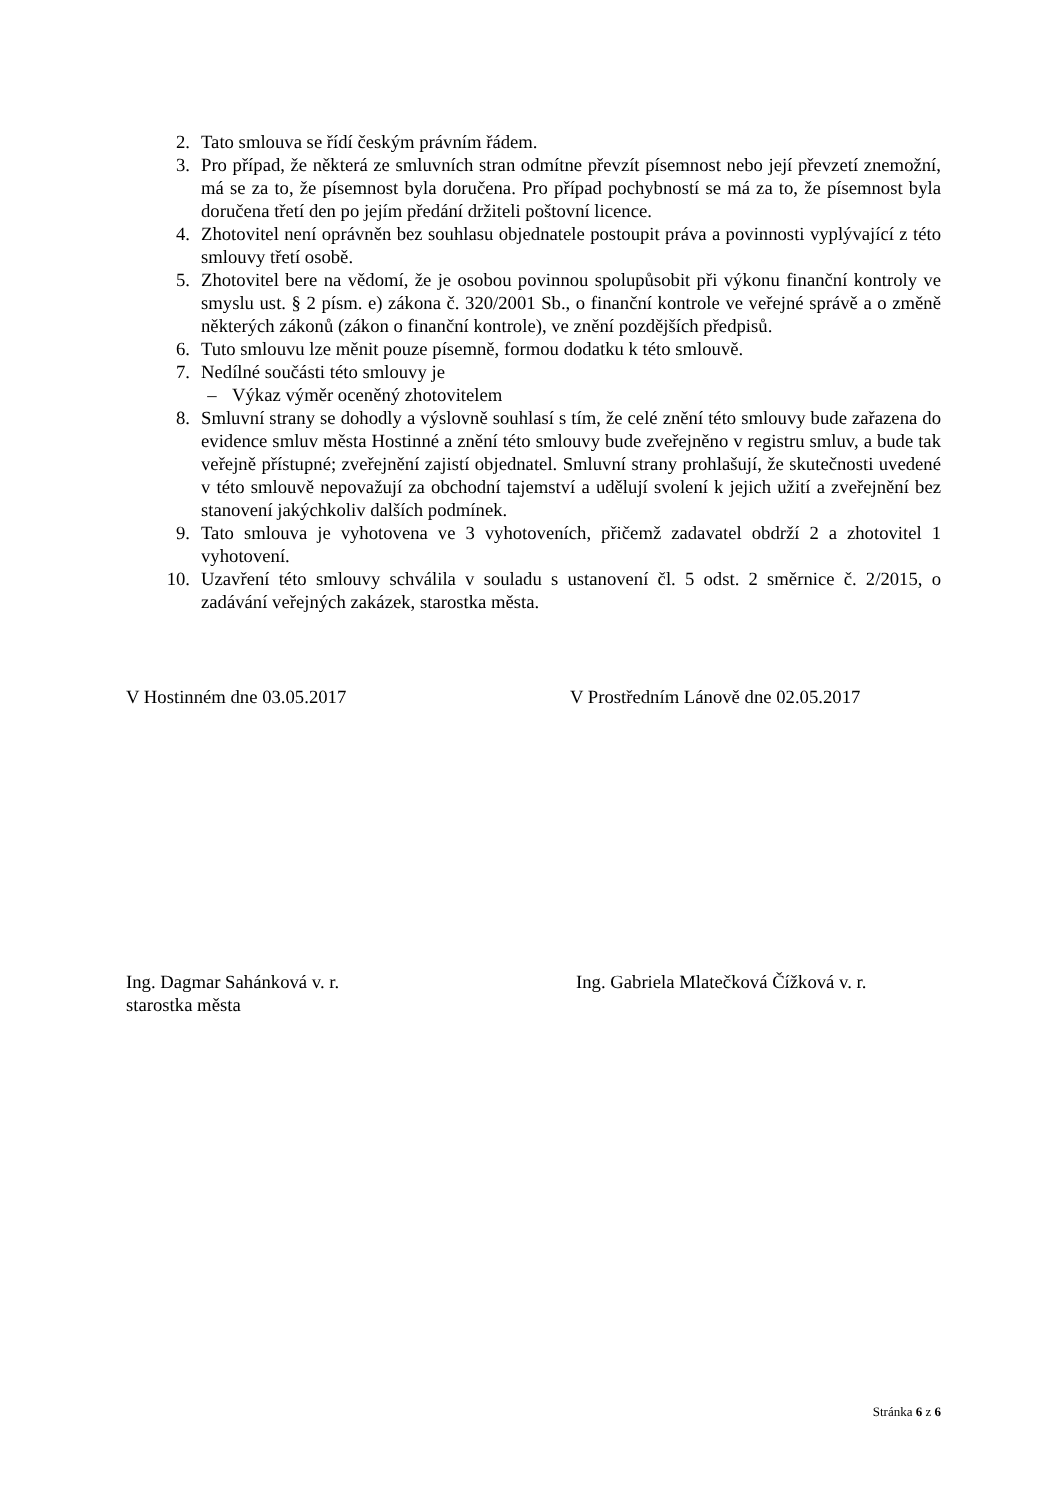2. Tato smlouva se řídí českým právním řádem.
3. Pro případ, že některá ze smluvních stran odmítne převzít písemnost nebo její převzetí znemožní, má se za to, že písemnost byla doručena. Pro případ pochybností se má za to, že písemnost byla doručena třetí den po jejím předání držiteli poštovní licence.
4. Zhotovitel není oprávněn bez souhlasu objednatele postoupit práva a povinnosti vyplývající z této smlouvy třetí osobě.
5. Zhotovitel bere na vědomí, že je osobou povinnou spolupůsobit při výkonu finanční kontroly ve smyslu ust. § 2 písm. e) zákona č. 320/2001 Sb., o finanční kontrole ve veřejné správě a o změně některých zákonů (zákon o finanční kontrole), ve znění pozdějších předpisů.
6. Tuto smlouvu lze měnit pouze písemně, formou dodatku k této smlouvě.
7. Nedílné součásti této smlouvy je
– Výkaz výměr oceněný zhotovitelem
8. Smluvní strany se dohodly a výslovně souhlasí s tím, že celé znění této smlouvy bude zařazena do evidence smluv města Hostinné a znění této smlouvy bude zveřejněno v registru smluv, a bude tak veřejně přístupné; zveřejnění zajistí objednatel. Smluvní strany prohlašují, že skutečnosti uvedené v této smlouvě nepovažují za obchodní tajemství a udělují svolení k jejich užití a zveřejnění bez stanovení jakýchkoliv dalších podmínek.
9. Tato smlouva je vyhotovena ve 3 vyhotoveních, přičemž zadavatel obdrží 2 a zhotovitel 1 vyhotovení.
10. Uzavření této smlouvy schválila v souladu s ustanovení čl. 5 odst. 2 směrnice č. 2/2015, o zadávání veřejných zakázek, starostka města.
V Hostinném dne 03.05.2017 V Prostředním Lánově dne 02.05.2017
Ing. Dagmar Sahánková v. r.
starostka města
Ing. Gabriela Mlatečková Čížková v. r.
Stránka 6 z 6